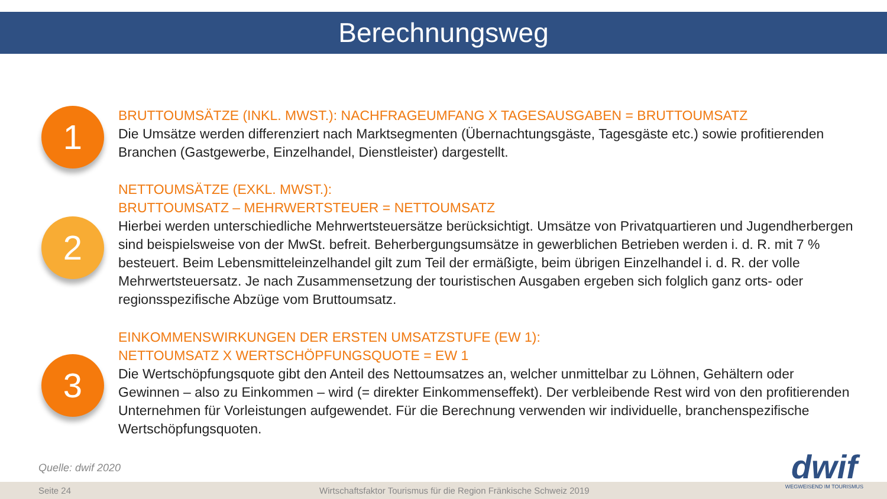Berechnungsweg
1
2
3
BRUTTOUMSÄTZE (INKL. MWST.): NACHFRAGEUMFANG X TAGESAUSGABEN = BRUTTOUMSATZ
Die Umsätze werden differenziert nach Marktsegmenten (Übernachtungsgäste, Tagesgäste etc.) sowie profitierenden Branchen (Gastgewerbe, Einzelhandel, Dienstleister) dargestellt.
NETTOUMSÄTZE (EXKL. MWST.):
BRUTTOUMSATZ – MEHRWERTSTEUER = NETTOUMSATZ
Hierbei werden unterschiedliche Mehrwertsteuersätze berücksichtigt. Umsätze von Privatquartieren und Jugendherbergen sind beispielsweise von der MwSt. befreit. Beherbergungsumsätze in gewerblichen Betrieben werden i. d. R. mit 7 % besteuert. Beim Lebensmitteleinzelhandel gilt zum Teil der ermäßigte, beim übrigen Einzelhandel i. d. R. der volle Mehrwertsteuersatz. Je nach Zusammensetzung der touristischen Ausgaben ergeben sich folglich ganz orts- oder regionsspezifische Abzüge vom Bruttoumsatz.
EINKOMMENSWIRKUNGEN DER ERSTEN UMSATZSTUFE (EW 1):
NETTOUMSATZ X WERTSCHÖPFUNGSQUOTE = EW 1
Die Wertschöpfungsquote gibt den Anteil des Nettoumsatzes an, welcher unmittelbar zu Löhnen, Gehältern oder Gewinnen – also zu Einkommen – wird (= direkter Einkommenseffekt). Der verbleibende Rest wird von den profitierenden Unternehmen für Vorleistungen aufgewendet. Für die Berechnung verwenden wir individuelle, branchenspezifische Wertschöpfungsquoten.
Quelle: dwif 2020
Seite 24 Wirtschaftsfaktor Tourismus für die Region Fränkische Schweiz 2019
dwif
WEGWEISEND IM TOURISMUS